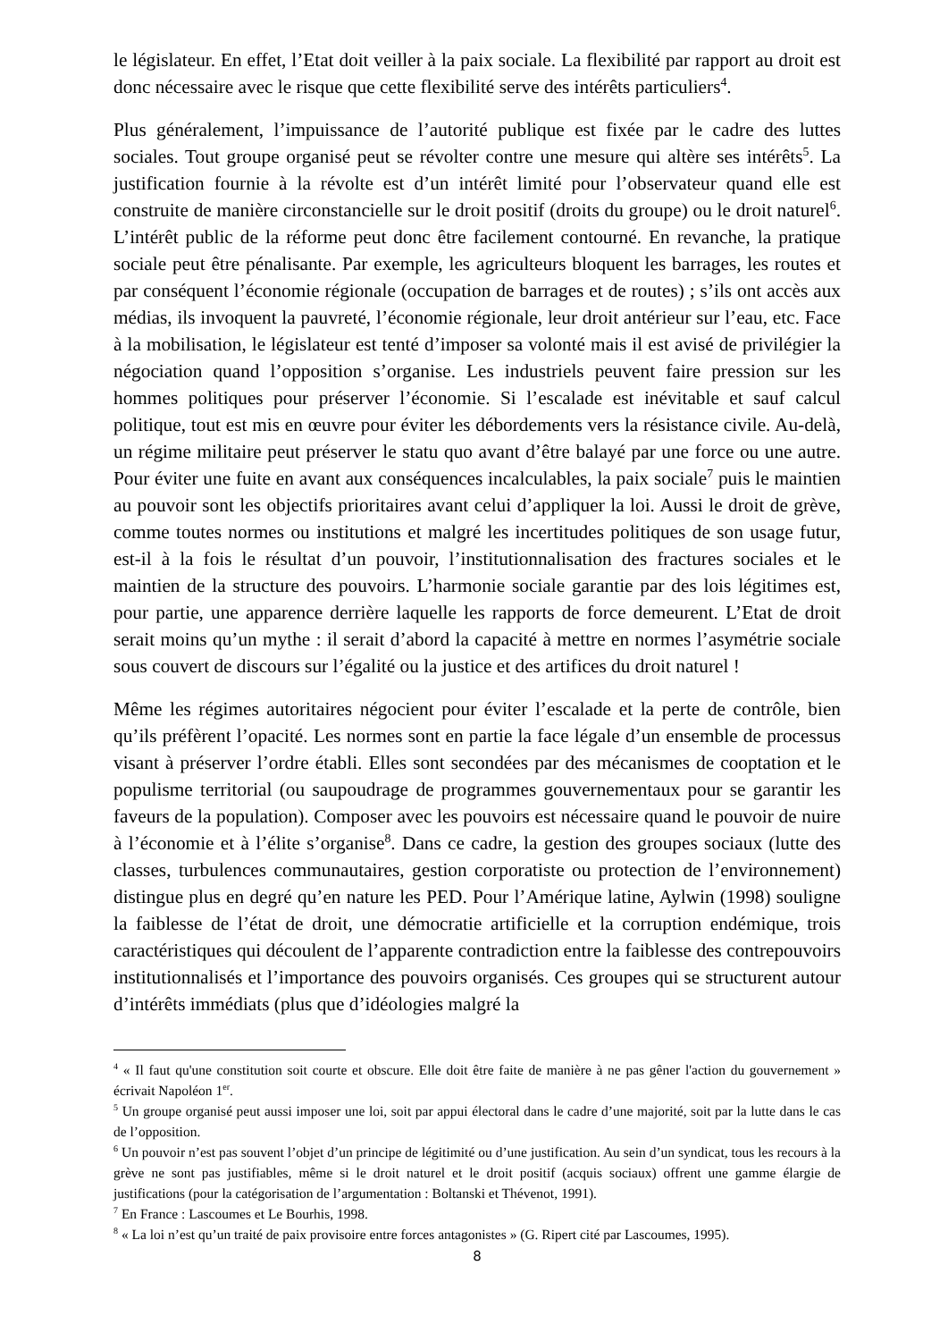le législateur. En effet, l’Etat doit veiller à la paix sociale. La flexibilité par rapport au droit est donc nécessaire avec le risque que cette flexibilité serve des intérêts particuliers<sup>4</sup>.
Plus généralement, l’impuissance de l’autorité publique est fixée par le cadre des luttes sociales. Tout groupe organisé peut se révolter contre une mesure qui altère ses intérêts<sup>5</sup>. La justification fournie à la révolte est d’un intérêt limité pour l’observateur quand elle est construite de manière circonstancielle sur le droit positif (droits du groupe) ou le droit naturel<sup>6</sup>. L’intérêt public de la réforme peut donc être facilement contourné. En revanche, la pratique sociale peut être pénalisante. Par exemple, les agriculteurs bloquent les barrages, les routes et par conséquent l’économie régionale (occupation de barrages et de routes) ; s’ils ont accès aux médias, ils invoquent la pauvreté, l’économie régionale, leur droit antérieur sur l’eau, etc. Face à la mobilisation, le législateur est tenté d’imposer sa volonté mais il est avisé de privilégier la négociation quand l’opposition s’organise. Les industriels peuvent faire pression sur les hommes politiques pour préserver l’économie. Si l’escalade est inévitable et sauf calcul politique, tout est mis en œuvre pour éviter les débordements vers la résistance civile. Au-delà, un régime militaire peut préserver le statu quo avant d’être balayé par une force ou une autre. Pour éviter une fuite en avant aux conséquences incalculables, la paix sociale<sup>7</sup> puis le maintien au pouvoir sont les objectifs prioritaires avant celui d’appliquer la loi. Aussi le droit de grève, comme toutes normes ou institutions et malgré les incertitudes politiques de son usage futur, est-il à la fois le résultat d’un pouvoir, l’institutionnalisation des fractures sociales et le maintien de la structure des pouvoirs. L’harmonie sociale garantie par des lois légitimes est, pour partie, une apparence derrière laquelle les rapports de force demeurent. L’Etat de droit serait moins qu’un mythe : il serait d’abord la capacité à mettre en normes l’asymétrie sociale sous couvert de discours sur l’égalité ou la justice et des artifices du droit naturel !
Même les régimes autoritaires négocient pour éviter l’escalade et la perte de contrôle, bien qu’ils préfèrent l’opacité. Les normes sont en partie la face légale d’un ensemble de processus visant à préserver l’ordre établi. Elles sont secondées par des mécanismes de cooptation et le populisme territorial (ou saupoudrage de programmes gouvernementaux pour se garantir les faveurs de la population). Composer avec les pouvoirs est nécessaire quand le pouvoir de nuire à l’économie et à l’élite s’organise<sup>8</sup>. Dans ce cadre, la gestion des groupes sociaux (lutte des classes, turbulences communautaires, gestion corporatiste ou protection de l’environnement) distingue plus en degré qu’en nature les PED. Pour l’Amérique latine, Aylwin (1998) souligne la faiblesse de l’état de droit, une démocratie artificielle et la corruption endémique, trois caractéristiques qui découlent de l’apparente contradiction entre la faiblesse des contrepouvoirs institutionnalisés et l’importance des pouvoirs organisés. Ces groupes qui se structurent autour d’intérêts immédiats (plus que d’idéologies malgré la
<sup>4</sup> « Il faut qu'une constitution soit courte et obscure. Elle doit être faite de manière à ne pas gêner l'action du gouvernement » écrivait Napoléon 1<sup>er</sup>.
<sup>5</sup> Un groupe organisé peut aussi imposer une loi, soit par appui électoral dans le cadre d’une majorité, soit par la lutte dans le cas de l’opposition.
<sup>6</sup> Un pouvoir n’est pas souvent l’objet d’un principe de légitimité ou d’une justification. Au sein d’un syndicat, tous les recours à la grève ne sont pas justifiables, même si le droit naturel et le droit positif (acquis sociaux) offrent une gamme élargie de justifications (pour la catégorisation de l’argumentation : Boltanski et Thévenot, 1991).
<sup>7</sup> En France : Lascoumes et Le Bourhis, 1998.
<sup>8</sup> « La loi n’est qu’un traité de paix provisoire entre forces antagonistes » (G. Ripert cité par Lascoumes, 1995).
8